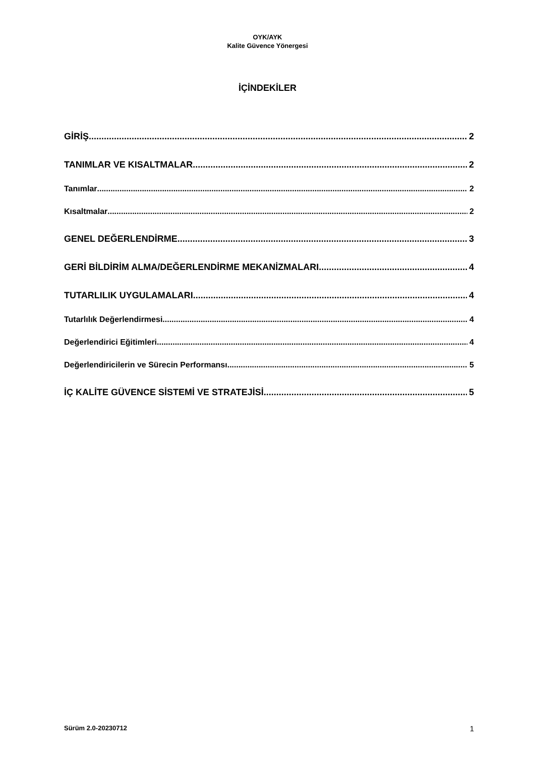OYK/AYK
Kalite Güvence Yönergesi
İÇİNDEKİLER
GİRİŞ 2
TANIMLAR VE KISALTMALAR 2
Tanımlar 2
Kısaltmalar 2
GENEL DEĞERLENDİRME 3
GERİ BİLDİRİM ALMA/DEĞERLENDİRME MEKANİZMALARI 4
TUTARLILIK UYGULAMALARI 4
Tutarlılık Değerlendirmesi 4
Değerlendirici Eğitimleri 4
Değerlendiricilerin ve Sürecin Performansı 5
İÇ KALİTE GÜVENCE SİSTEMİ VE STRATEJİSİ 5
Sürüm 2.0-20230712 1